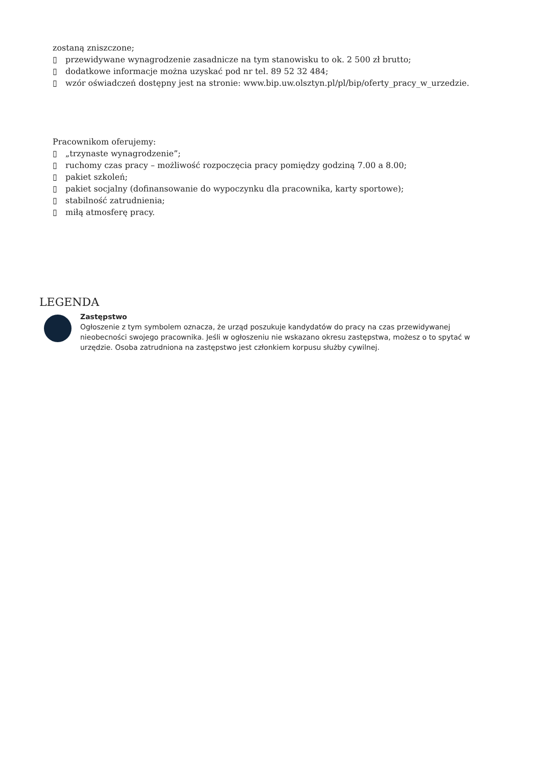zostaną zniszczone;
▯ przewidywane wynagrodzenie zasadnicze na tym stanowisku to ok. 2 500 zł brutto;
▯ dodatkowe informacje można uzyskać pod nr tel. 89 52 32 484;
▯ wzór oświadczeń dostępny jest na stronie: www.bip.uw.olsztyn.pl/pl/bip/oferty_pracy_w_urzedzie.
Pracownikom oferujemy:
▯ „trzynaste wynagrodzenie”;
▯ ruchomy czas pracy – możliwość rozpoczęcia pracy pomiędzy godziną 7.00 a 8.00;
▯ pakiet szkoleń;
▯ pakiet socjalny (dofinansowanie do wypoczynku dla pracownika, karty sportowe);
▯ stabilność zatrudnienia;
▯ miłą atmosferę pracy.
LEGENDA
Zastępstwo
Ogłoszenie z tym symbolem oznacza, że urząd poszukuje kandydatów do pracy na czas przewidywanej nieobecności swojego pracownika. Jeśli w ogłoszeniu nie wskazano okresu zastępstwa, możesz o to spytać w urzędzie. Osoba zatrudniona na zastępstwo jest członkiem korpusu służby cywilnej.